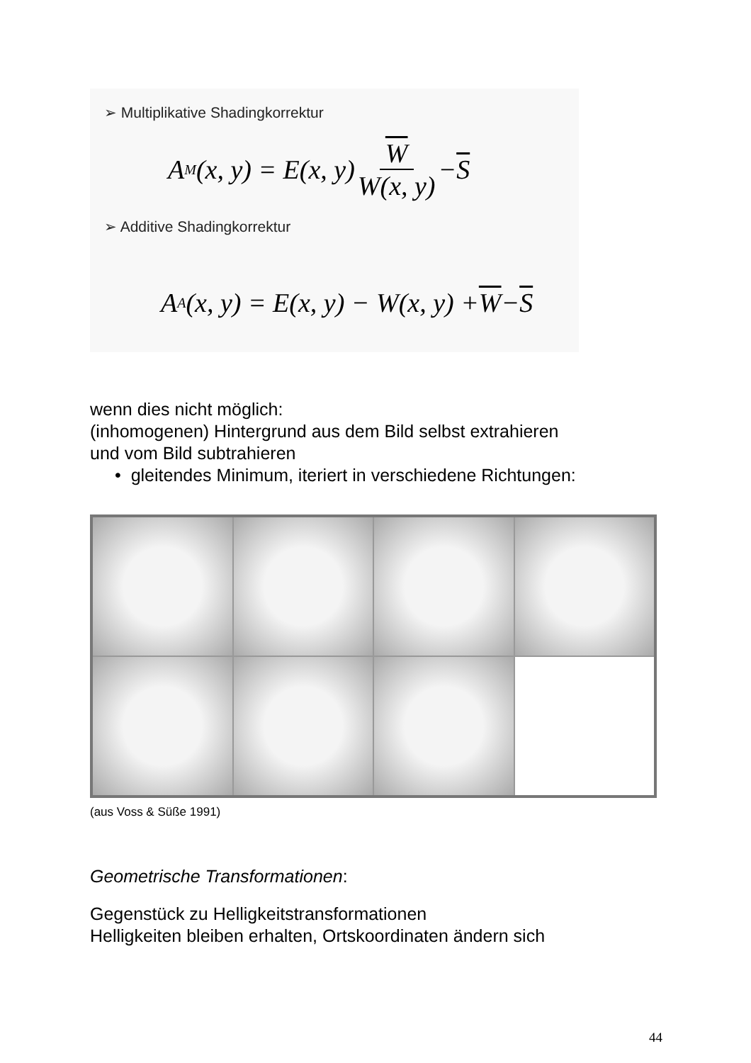➢ Multiplikative Shadingkorrektur
A<sub>M</sub>(x, y) = E(x, y) W W(x, y) − S
➢ Additive Shadingkorrektur
A<sub>A</sub>(x, y) = E(x, y) − W(x, y) + W − S
wenn dies nicht möglich:
(inhomogenen) Hintergrund aus dem Bild selbst extrahieren
und vom Bild subtrahieren
• gleitendes Minimum, iteriert in verschiedene Richtungen:
(aus Voss & Süße 1991)
Geometrische Transformationen:
Gegenstück zu Helligkeitstransformationen
Helligkeiten bleiben erhalten, Ortskoordinaten ändern sich
44